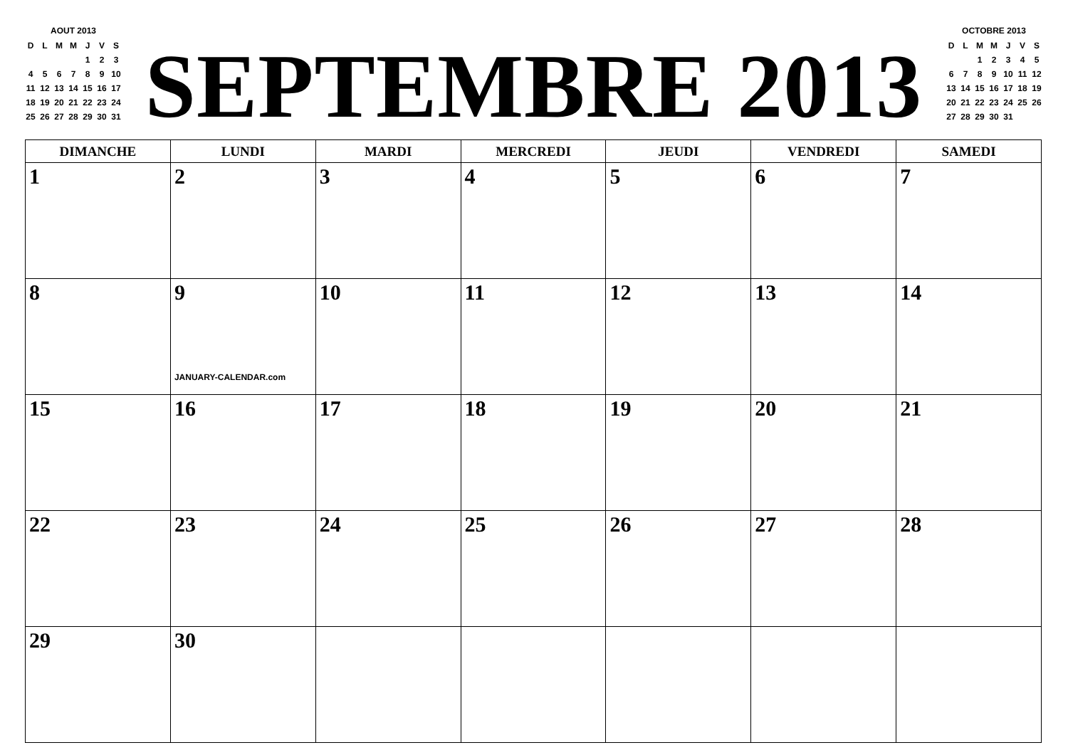AOUT 2013
| D | L | M | M | J | V | S |
| | | | | 1 | 2 | 3 |
| 4 | 5 | 6 | 7 | 8 | 9 | 10 |
| 11 | 12 | 13 | 14 | 15 | 16 | 17 |
| 18 | 19 | 20 | 21 | 22 | 23 | 24 |
| 25 | 26 | 27 | 28 | 29 | 30 | 31 |
SEPTEMBRE 2013
OCTOBRE 2013
| D | L | M | M | J | V | S |
| | | 1 | 2 | 3 | 4 | 5 |
| 6 | 7 | 8 | 9 | 10 | 11 | 12 |
| 13 | 14 | 15 | 16 | 17 | 18 | 19 |
| 20 | 21 | 22 | 23 | 24 | 25 | 26 |
| 27 | 28 | 29 | 30 | 31 | | |
| DIMANCHE | LUNDI | MARDI | MERCREDI | JEUDI | VENDREDI | SAMEDI |
| --- | --- | --- | --- | --- | --- | --- |
| 1 | 2 | 3 | 4 | 5 | 6 | 7 |
| 8 | 9 JANUARY-CALENDAR.com | 10 | 11 | 12 | 13 | 14 |
| 15 | 16 | 17 | 18 | 19 | 20 | 21 |
| 22 | 23 | 24 | 25 | 26 | 27 | 28 |
| 29 | 30 | | | | | |